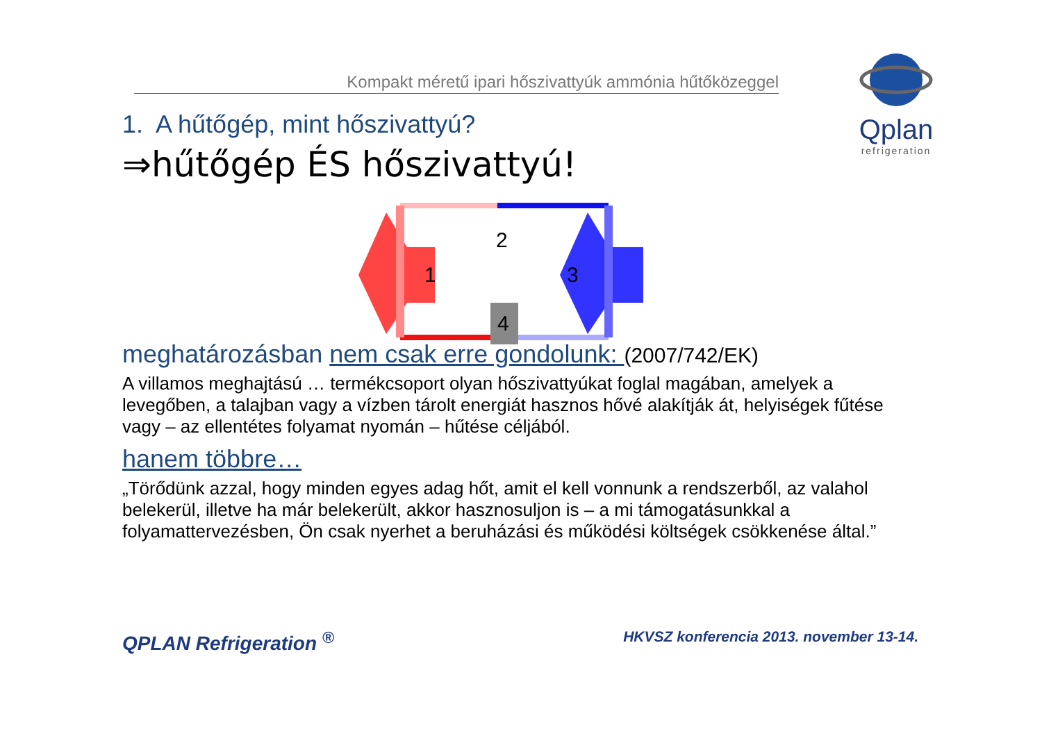Kompakt méretű ipari hőszivattyúk ammónia hűtőközeggel
Qplan
refrigeration
1. A hűtőgép, mint hőszivattyú?
⇒hűtőgép ÉS hőszivattyú!
2
1
3
4
meghatározásban nem csak erre gondolunk: (2007/742/EK)
A villamos meghajtású … termékcsoport olyan hőszivattyúkat foglal magában, amelyek a levegőben, a talajban vagy a vízben tárolt energiát hasznos hővé alakítják át, helyiségek fűtése vagy – az ellentétes folyamat nyomán – hűtése céljából.
hanem többre…
„Törődünk azzal, hogy minden egyes adag hőt, amit el kell vonnunk a rendszerből, az valahol belekerül, illetve ha már belekerült, akkor hasznosuljon is – a mi támogatásunkkal a folyamattervezésben, Ön csak nyerhet a beruházási és működési költségek csökkenése által.”
QPLAN Refrigeration <sup>®</sup> HKVSZ konferencia 2013. november 13-14.